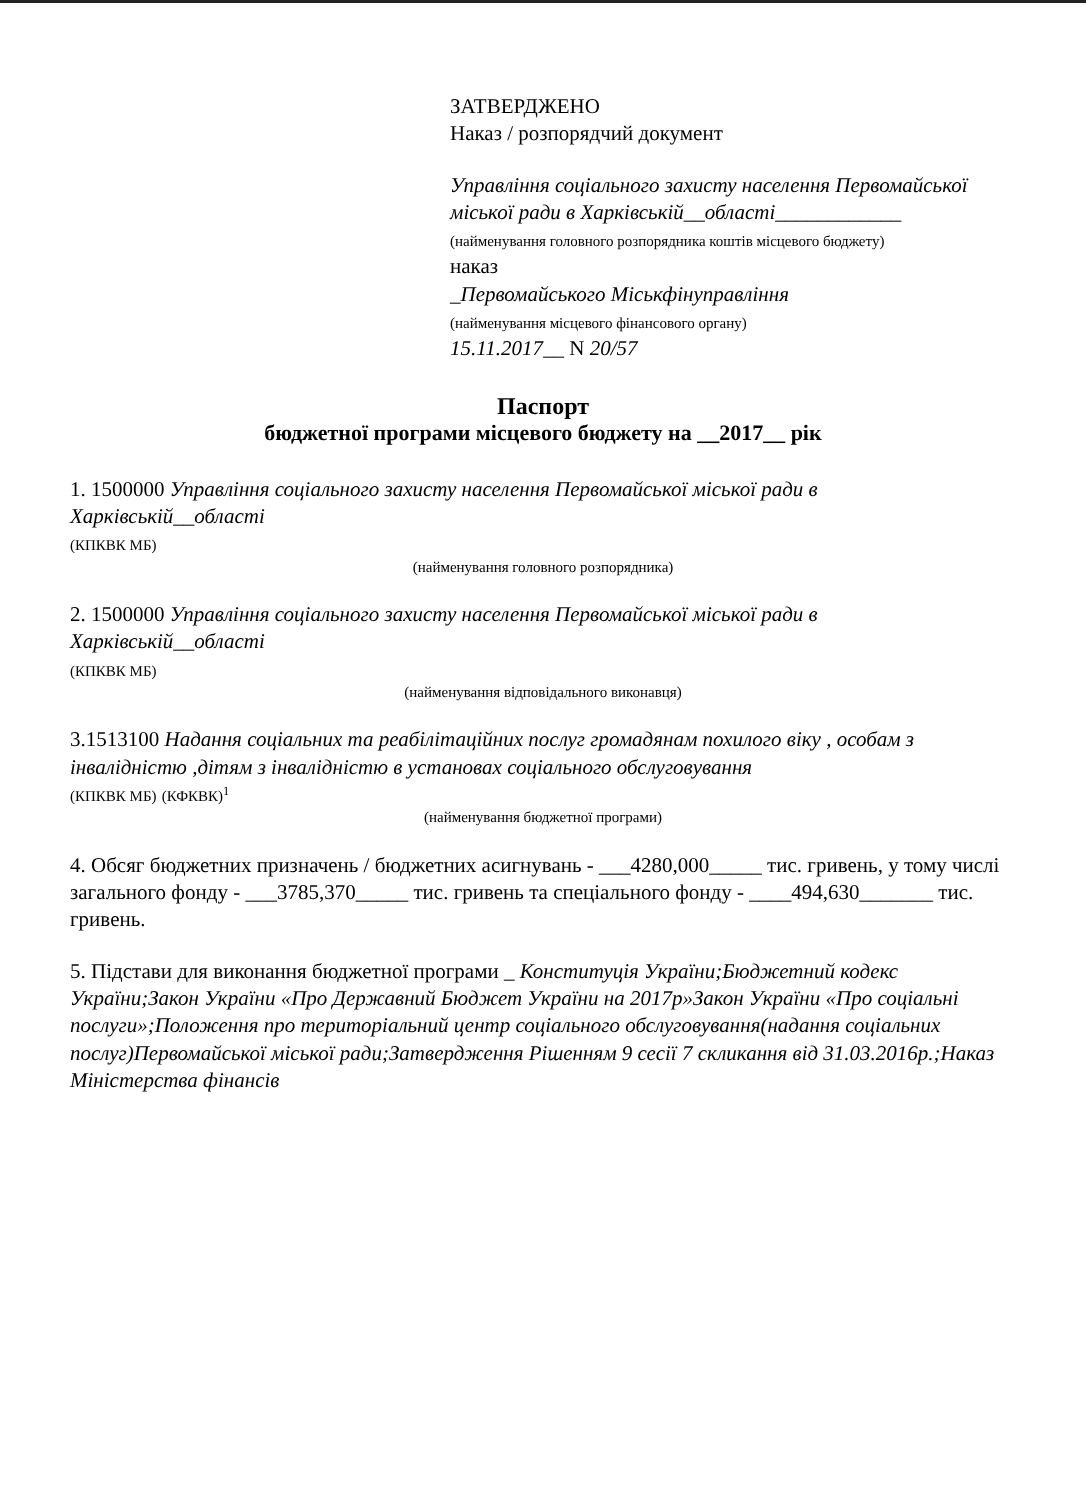ЗАТВЕРДЖЕНО
Наказ / розпорядчий документ
Управління соціального захисту населення Первомайської міської ради в Харківській__області____________
(найменування головного розпорядника коштів місцевого бюджету)
наказ
_Первомайського Міськфінуправління
(найменування місцевого фінансового органу)
15.11.2017__ N 20/57
Паспорт
бюджетної програми місцевого бюджету на __2017__ рік
1. 1500000 Управління соціального захисту населення Первомайської міської ради в Харківській__області
(КПКВК МБ)
(найменування головного розпорядника)
2. 1500000 Управління соціального захисту населення Первомайської міської ради в Харківській__області
(КПКВК МБ)
(найменування відповідального виконавця)
3.1513100 Надання соціальних та реабілітаційних послуг громадянам похилого віку , особам з інвалідністю ,дітям з інвалідністю в установах соціального обслуговування
(КПКВК МБ) (КФКВК)<sup>1</sup>
(найменування бюджетної програми)
4. Обсяг бюджетних призначень / бюджетних асигнувань - ___4280,000_____ тис. гривень, у тому числі загального фонду - ___3785,370_____ тис. гривень та спеціального фонду - ____494,630_______ тис. гривень.
5. Підстави для виконання бюджетної програми _ Конституція України;Бюджетний кодекс України;Закон України «Про Державний Бюджет України на 2017р»Закон України «Про соціальні послуги»;Положення про територіальний центр соціального обслуговування(надання соціальних послуг)Первомайської міської ради;Затвердження Рішенням 9 сесії 7 скликання від 31.03.2016р.;Наказ Міністерства фінансів